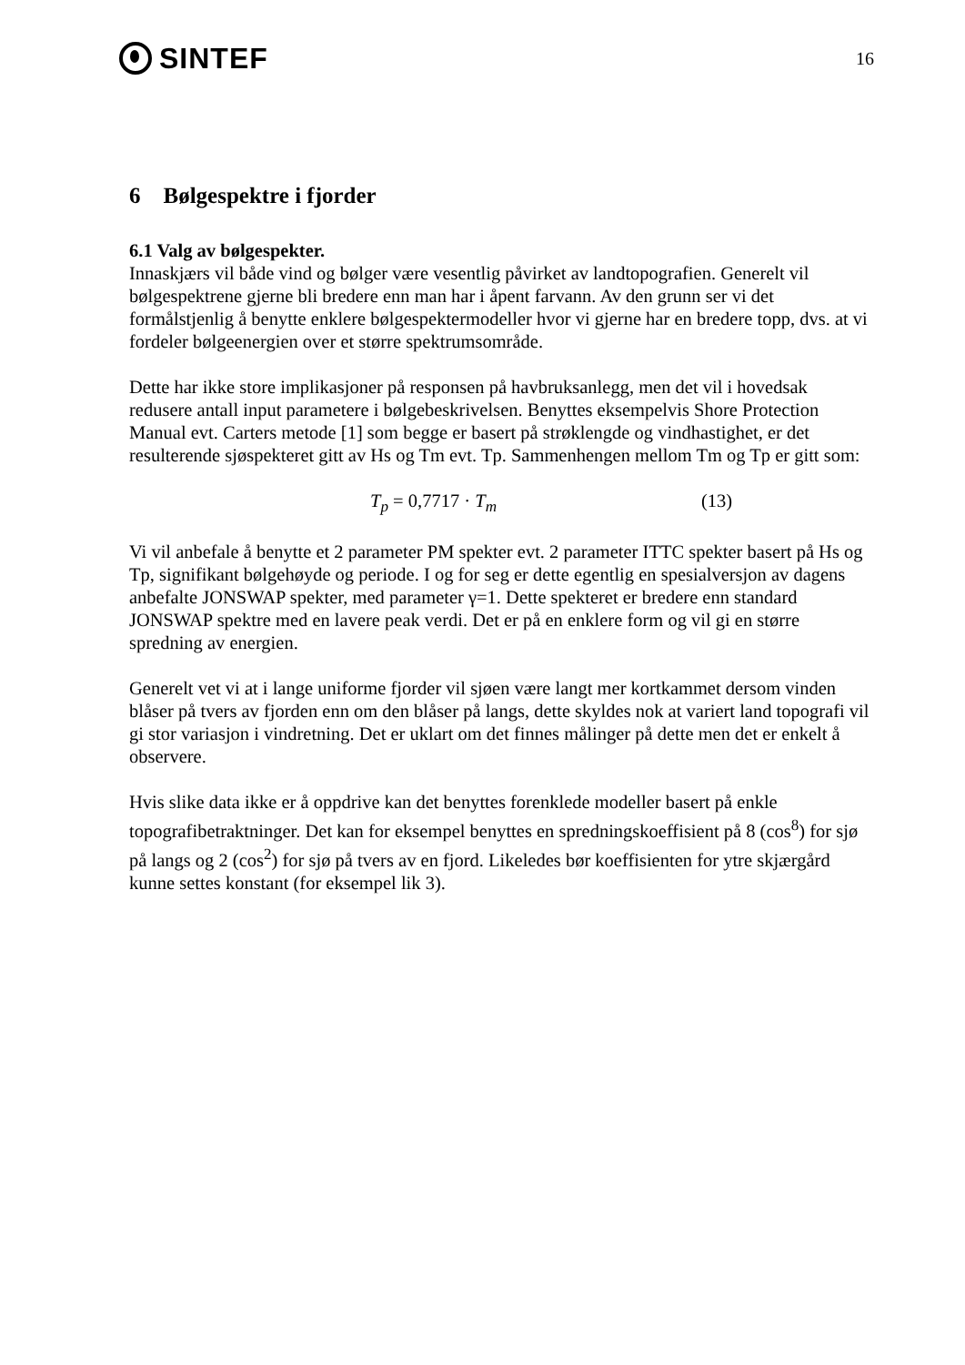SINTEF
16
6 Bølgespektre i fjorder
6.1 Valg av bølgespekter.
Innaskjærs vil både vind og bølger være vesentlig påvirket av landtopografien. Generelt vil bølgespektrene gjerne bli bredere enn man har i åpent farvann. Av den grunn ser vi det formålstjenlig å benytte enklere bølgespektermodeller hvor vi gjerne har en bredere topp, dvs. at vi fordeler bølgeenergien over et større spektrumsområde.
Dette har ikke store implikasjoner på responsen på havbruksanlegg, men det vil i hovedsak redusere antall input parametere i bølgebeskrivelsen. Benyttes eksempelvis Shore Protection Manual evt. Carters metode [1] som begge er basert på strøklengde og vindhastighet, er det resulterende sjøspekteret gitt av Hs og Tm evt. Tp. Sammenhengen mellom Tm og Tp er gitt som:
T<sub>p</sub> = 0,7717 · T<sub>m</sub> (13)
Vi vil anbefale å benytte et 2 parameter PM spekter evt. 2 parameter ITTC spekter basert på Hs og Tp, signifikant bølgehøyde og periode. I og for seg er dette egentlig en spesialversjon av dagens anbefalte JONSWAP spekter, med parameter γ=1. Dette spekteret er bredere enn standard JONSWAP spektre med en lavere peak verdi. Det er på en enklere form og vil gi en større spredning av energien.
Generelt vet vi at i lange uniforme fjorder vil sjøen være langt mer kortkammet dersom vinden blåser på tvers av fjorden enn om den blåser på langs, dette skyldes nok at variert land topografi vil gi stor variasjon i vindretning. Det er uklart om det finnes målinger på dette men det er enkelt å observere.
Hvis slike data ikke er å oppdrive kan det benyttes forenklede modeller basert på enkle topografibetraktninger. Det kan for eksempel benyttes en spredningskoeffisient på 8 (cos<sup>8</sup>) for sjø på langs og 2 (cos<sup>2</sup>) for sjø på tvers av en fjord. Likeledes bør koeffisienten for ytre skjærgård kunne settes konstant (for eksempel lik 3).